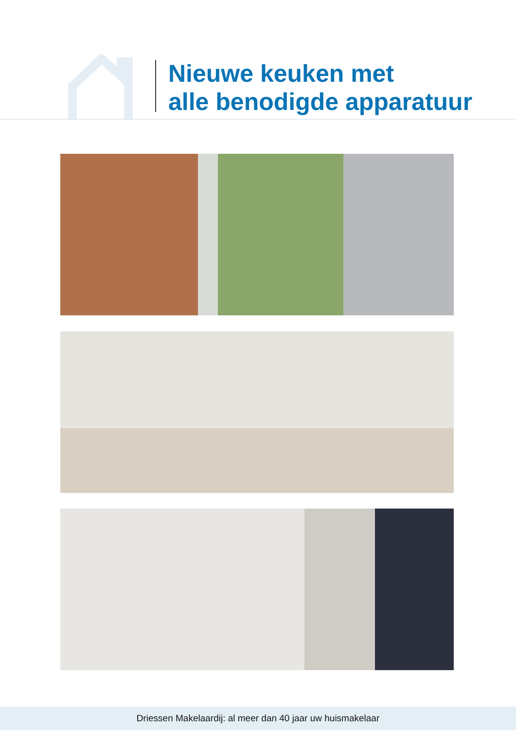Nieuwe keuken met
alle benodigde apparatuur
Driessen Makelaardij: al meer dan 40 jaar uw huismakelaar